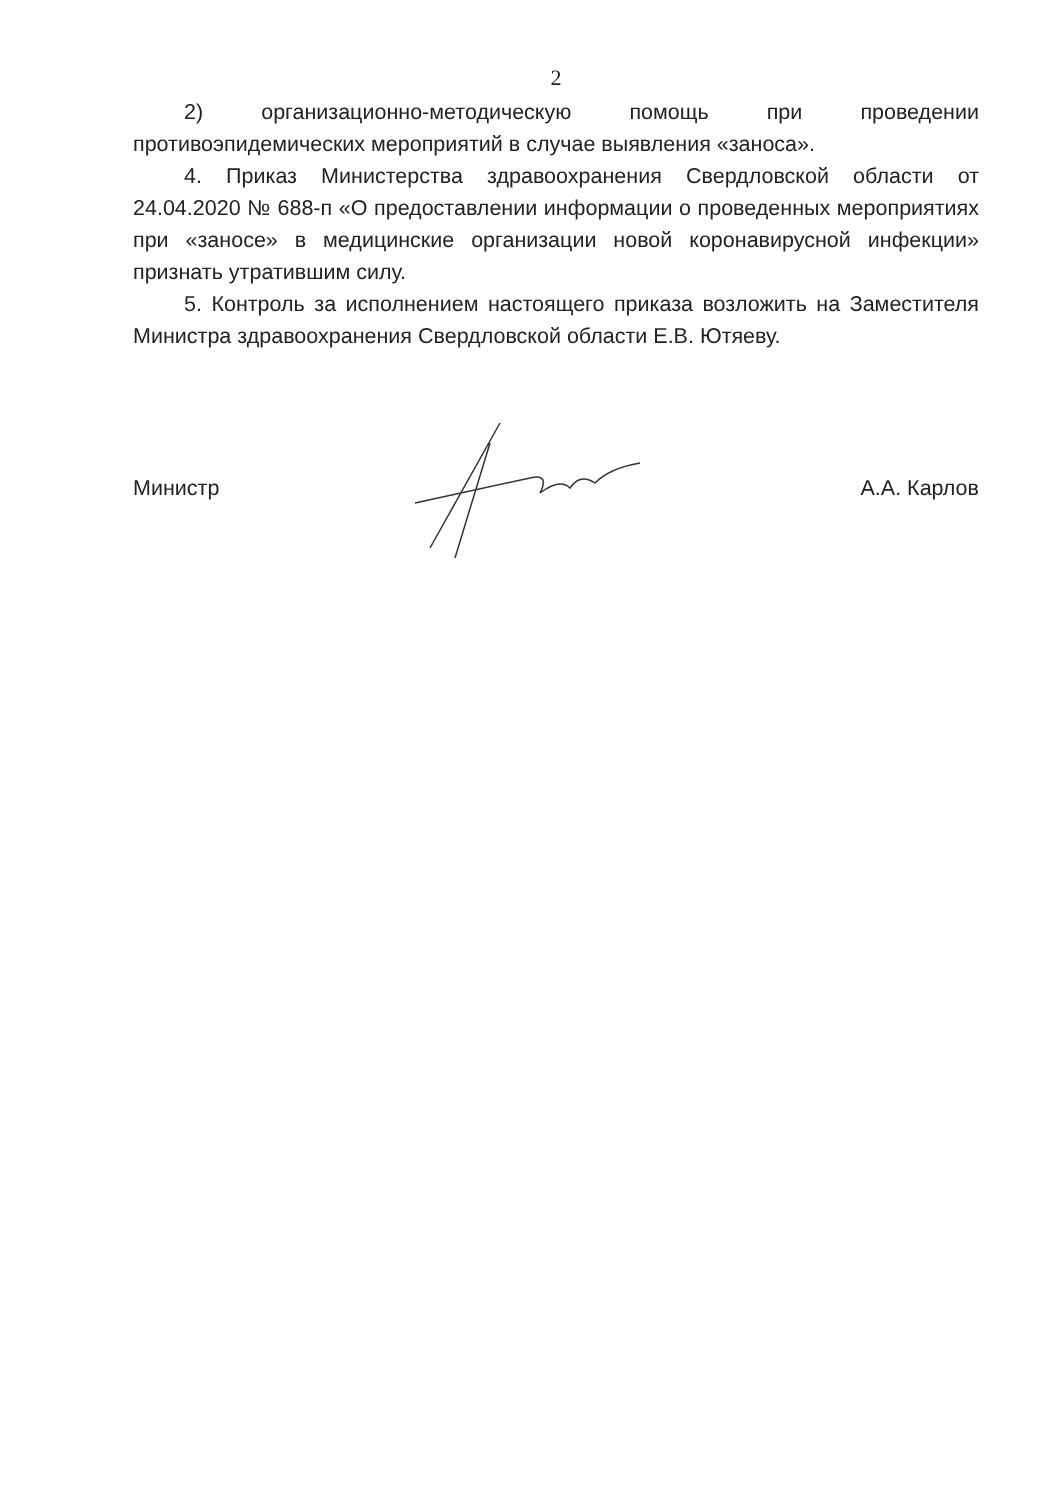2
2) организационно-методическую помощь при проведении противоэпидемических мероприятий в случае выявления «заноса».
4. Приказ Министерства здравоохранения Свердловской области от 24.04.2020 № 688-п «О предоставлении информации о проведенных мероприятиях при «заносе» в медицинские организации новой коронавирусной инфекции» признать утратившим силу.
5. Контроль за исполнением настоящего приказа возложить на Заместителя Министра здравоохранения Свердловской области Е.В. Ютяеву.
Министр А.А. Карлов